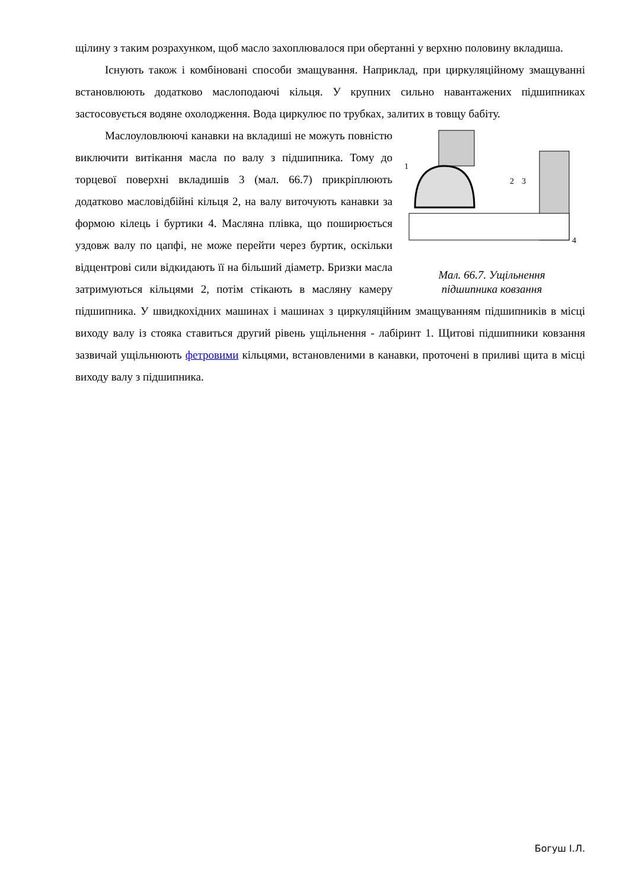щілину з таким розрахунком, щоб масло захоплювалося при обертанні у верхню половину вкладиша.
Існують також і комбіновані способи змащування. Наприклад, при циркуляційному змащуванні встановлюють додатково маслоподаючі кільця. У крупних сильно навантажених підшипниках застосовується водяне охолодження. Вода циркулює по трубках, залитих в товщу бабіту.
1
2
3
4
Мал. 66.7. Ущільнення
підшипника ковзання
Маслоуловлюючі канавки на вкладиші не можуть повністю виключити витікання масла по валу з підшипника. Тому до торцевої поверхні вкладишів 3 (мал. 66.7) прикріплюють додатково масловідбійні кільця 2, на валу виточують канавки за формою кілець і буртики 4. Масляна плівка, що поширюється уздовж валу по цапфі, не може перейти через буртик, оскільки відцентрові сили відкидають її на більший діаметр. Бризки масла затримуються кільцями 2, потім стікають в масляну камеру підшипника. У швидкохідних машинах і машинах з циркуляційним змащуванням підшипників в місці виходу валу із стояка ставиться другий рівень ущільнення - лабіринт 1. Щитові підшипники ковзання зазвичай ущільнюють фетровими кільцями, встановленими в канавки, проточені в приливі щита в місці виходу валу з підшипника.
Богуш І.Л.